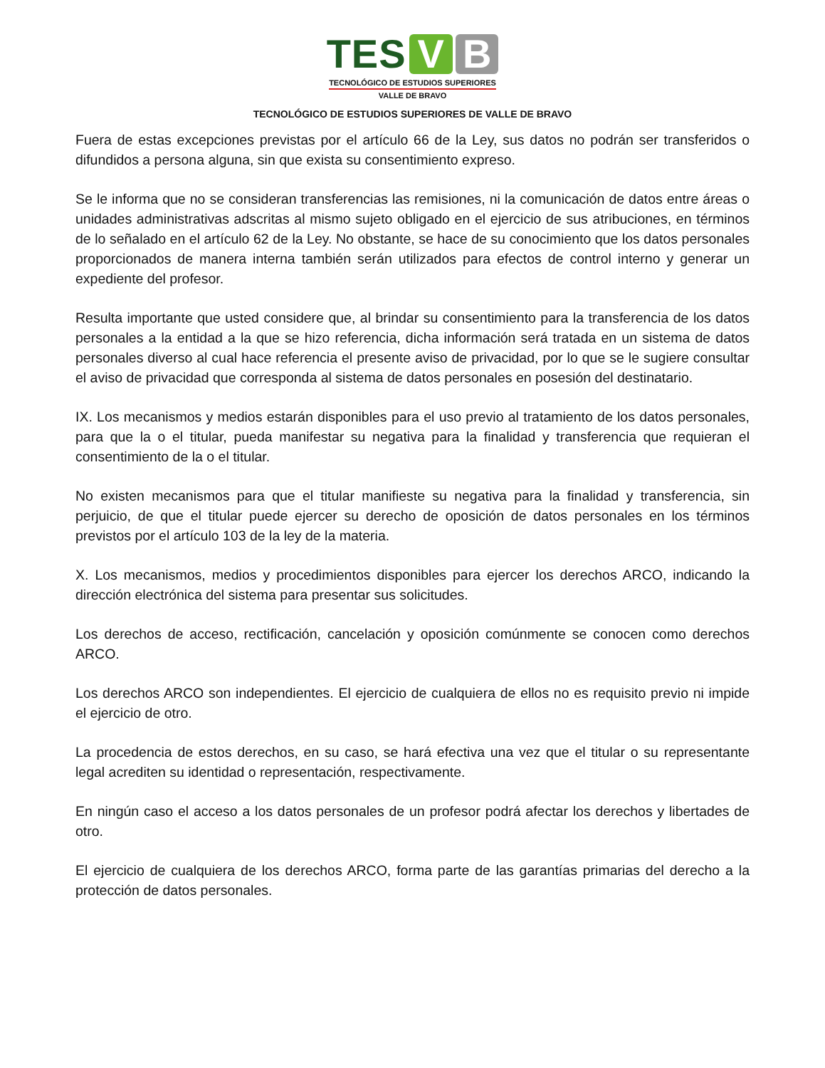TES V B
TECNOLÓGICO DE ESTUDIOS SUPERIORES
VALLE DE BRAVO
TECNOLÓGICO DE ESTUDIOS SUPERIORES DE VALLE DE BRAVO
Fuera de estas excepciones previstas por el artículo 66 de la Ley, sus datos no podrán ser transferidos o difundidos a persona alguna, sin que exista su consentimiento expreso.
Se le informa que no se consideran transferencias las remisiones, ni la comunicación de datos entre áreas o unidades administrativas adscritas al mismo sujeto obligado en el ejercicio de sus atribuciones, en términos de lo señalado en el artículo 62 de la Ley. No obstante, se hace de su conocimiento que los datos personales proporcionados de manera interna también serán utilizados para efectos de control interno y generar un expediente del profesor.
Resulta importante que usted considere que, al brindar su consentimiento para la transferencia de los datos personales a la entidad a la que se hizo referencia, dicha información será tratada en un sistema de datos personales diverso al cual hace referencia el presente aviso de privacidad, por lo que se le sugiere consultar el aviso de privacidad que corresponda al sistema de datos personales en posesión del destinatario.
IX. Los mecanismos y medios estarán disponibles para el uso previo al tratamiento de los datos personales, para que la o el titular, pueda manifestar su negativa para la finalidad y transferencia que requieran el consentimiento de la o el titular.
No existen mecanismos para que el titular manifieste su negativa para la finalidad y transferencia, sin perjuicio, de que el titular puede ejercer su derecho de oposición de datos personales en los términos previstos por el artículo 103 de la ley de la materia.
X. Los mecanismos, medios y procedimientos disponibles para ejercer los derechos ARCO, indicando la dirección electrónica del sistema para presentar sus solicitudes.
Los derechos de acceso, rectificación, cancelación y oposición comúnmente se conocen como derechos ARCO.
Los derechos ARCO son independientes. El ejercicio de cualquiera de ellos no es requisito previo ni impide el ejercicio de otro.
La procedencia de estos derechos, en su caso, se hará efectiva una vez que el titular o su representante legal acrediten su identidad o representación, respectivamente.
En ningún caso el acceso a los datos personales de un profesor podrá afectar los derechos y libertades de otro.
El ejercicio de cualquiera de los derechos ARCO, forma parte de las garantías primarias del derecho a la protección de datos personales.